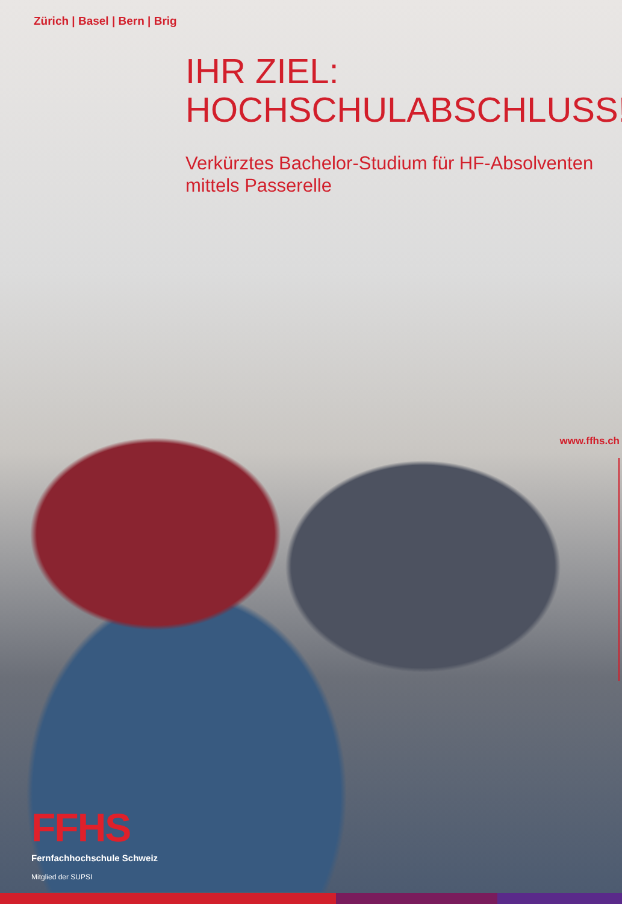Zürich | Basel | Bern | Brig
IHR ZIEL:
HOCHSCHULABSCHLUSS!
Verkürztes Bachelor-Studium für HF-Absolventen
mittels Passerelle
www.ffhs.ch
FFHS
Fernfachhochschule Schweiz
Mitglied der SUPSI